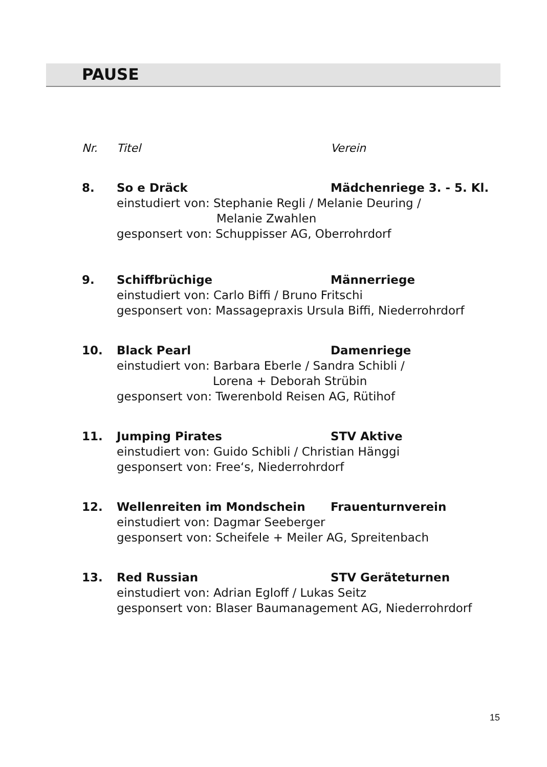PAUSE
Nr. Titel Verein
8. So e Dräck Mädchenriege 3. - 5. Kl.
einstudiert von: Stephanie Regli / Melanie Deuring /
Melanie Zwahlen
gesponsert von: Schuppisser AG, Oberrohrdorf
9. Schiffbrüchige Männerriege
einstudiert von: Carlo Biffi / Bruno Fritschi
gesponsert von: Massagepraxis Ursula Biffi, Niederrohrdorf
10. Black Pearl Damenriege
einstudiert von: Barbara Eberle / Sandra Schibli /
Lorena + Deborah Strübin
gesponsert von: Twerenbold Reisen AG, Rütihof
11. Jumping Pirates STV Aktive
einstudiert von: Guido Schibli / Christian Hänggi
gesponsert von: Free‘s, Niederrohrdorf
12. Wellenreiten im Mondschein Frauenturnverein
einstudiert von: Dagmar Seeberger
gesponsert von: Scheifele + Meiler AG, Spreitenbach
13. Red Russian STV Geräteturnen
einstudiert von: Adrian Egloff / Lukas Seitz
gesponsert von: Blaser Baumanagement AG, Niederrohrdorf
15